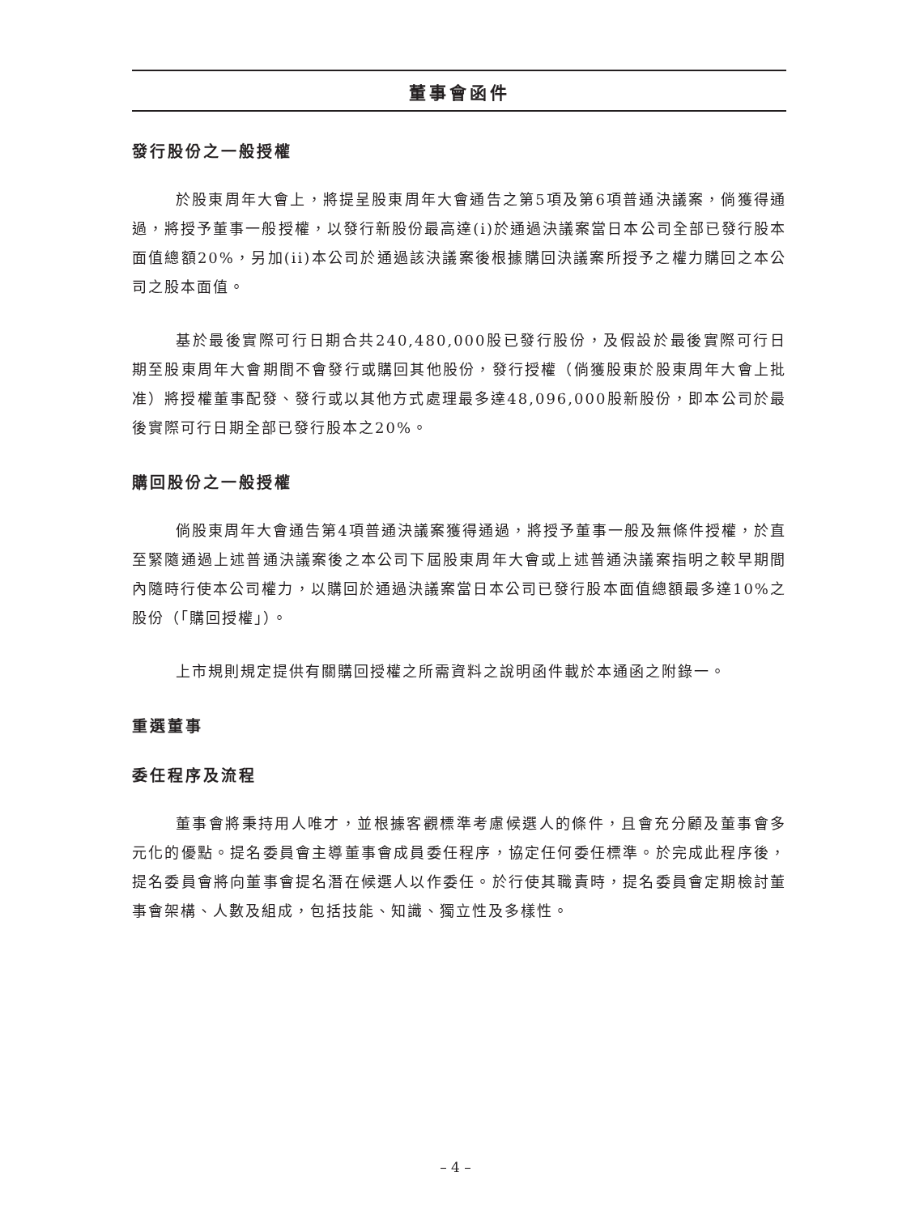董事會函件
發行股份之一般授權
於股東周年大會上，將提呈股東周年大會通告之第5項及第6項普通決議案，倘獲得通過，將授予董事一般授權，以發行新股份最高達(i)於通過決議案當日本公司全部已發行股本面值總額20%，另加(ii)本公司於通過該決議案後根據購回決議案所授予之權力購回之本公司之股本面值。
基於最後實際可行日期合共240,480,000股已發行股份，及假設於最後實際可行日期至股東周年大會期間不會發行或購回其他股份，發行授權（倘獲股東於股東周年大會上批准）將授權董事配發、發行或以其他方式處理最多達48,096,000股新股份，即本公司於最後實際可行日期全部已發行股本之20%。
購回股份之一般授權
倘股東周年大會通告第4項普通決議案獲得通過，將授予董事一般及無條件授權，於直至緊隨通過上述普通決議案後之本公司下屆股東周年大會或上述普通決議案指明之較早期間內隨時行使本公司權力，以購回於通過決議案當日本公司已發行股本面值總額最多達10%之股份（「購回授權」）。
上市規則規定提供有關購回授權之所需資料之說明函件載於本通函之附錄一。
重選董事
委任程序及流程
董事會將秉持用人唯才，並根據客觀標準考慮候選人的條件，且會充分顧及董事會多元化的優點。提名委員會主導董事會成員委任程序，協定任何委任標準。於完成此程序後，提名委員會將向董事會提名潛在候選人以作委任。於行使其職責時，提名委員會定期檢討董事會架構、人數及組成，包括技能、知識、獨立性及多樣性。
– 4 –